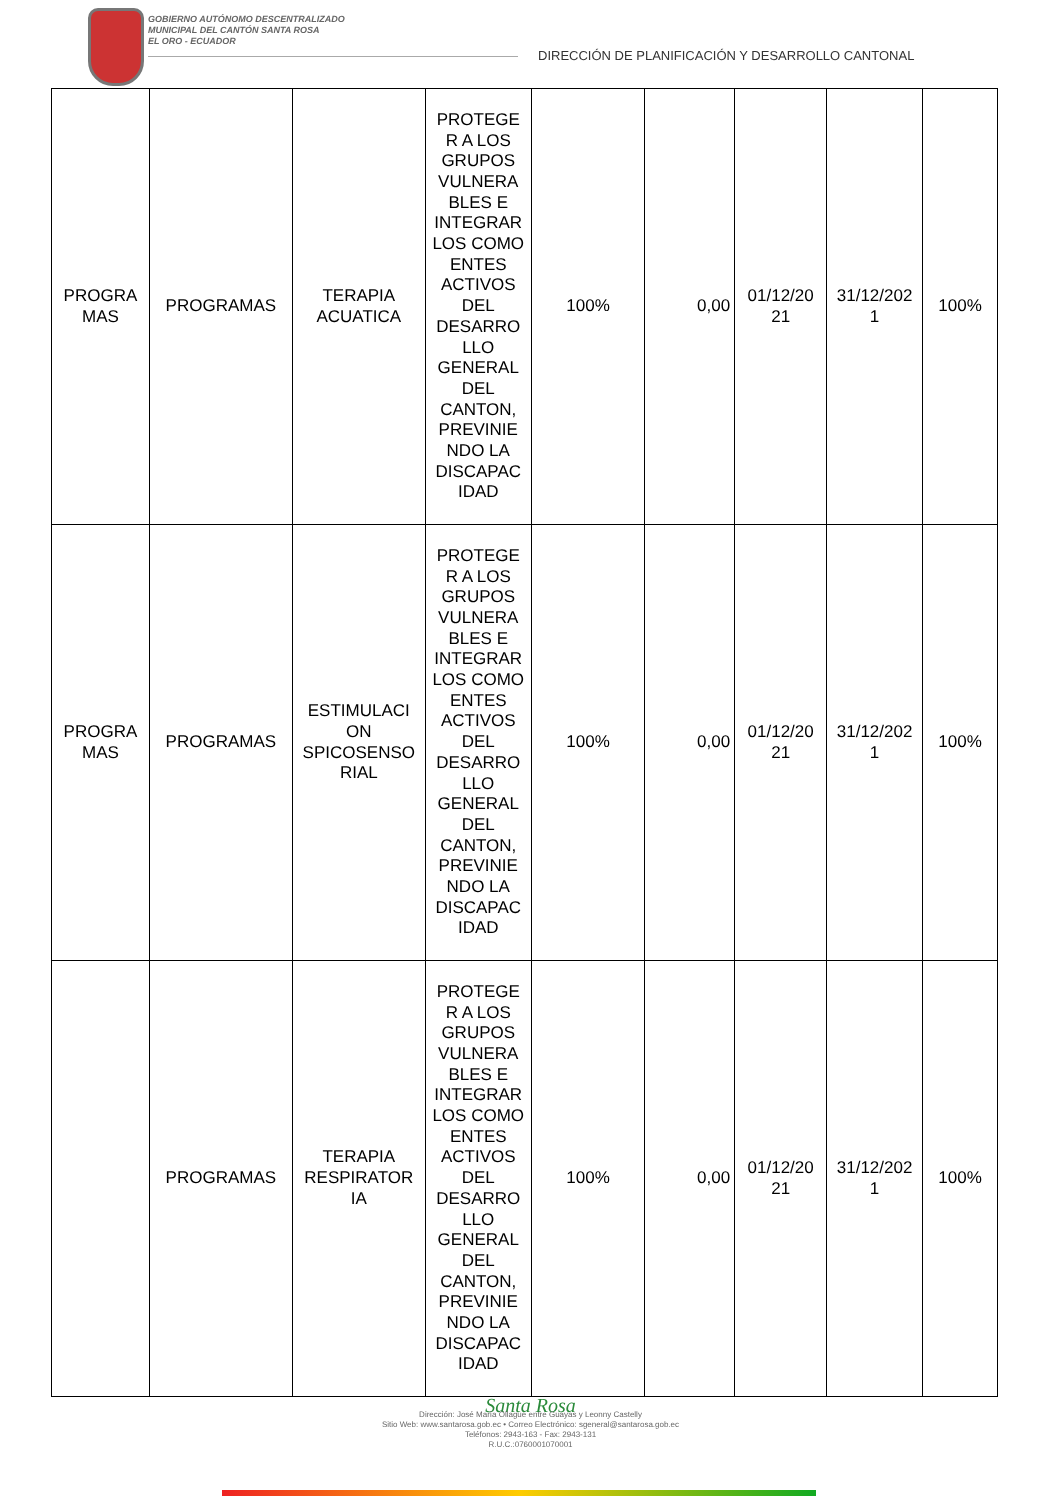GOBIERNO AUTÓNOMO DESCENTRALIZADO
MUNICIPAL DEL CANTÓN SANTA ROSA
EL ORO - ECUADOR
DIRECCIÓN DE PLANIFICACIÓN Y DESARROLLO CANTONAL
| PROGRA MAS | PROGRAMAS | TERAPIA ACUATICA | PROTEGE R A LOS GRUPOS VULNERA BLES E INTEGRAR LOS COMO ENTES ACTIVOS DEL DESARRO LLO GENERAL DEL CANTON, PREVINIE NDO LA DISCAPAC IDAD | 100% | 0,00 | 01/12/20 21 | 31/12/202 1 | 100% |
| PROGRA MAS | PROGRAMAS | ESTIMULACI ON SPICOSENSO RIAL | PROTEGE R A LOS GRUPOS VULNERA BLES E INTEGRAR LOS COMO ENTES ACTIVOS DEL DESARRO LLO GENERAL DEL CANTON, PREVINIE NDO LA DISCAPAC IDAD | 100% | 0,00 | 01/12/20 21 | 31/12/202 1 | 100% |
| | PROGRAMAS | TERAPIA RESPIRATOR IA | PROTEGE R A LOS GRUPOS VULNERA BLES E INTEGRAR LOS COMO ENTES ACTIVOS DEL DESARRO LLO GENERAL DEL CANTON, PREVINIE NDO LA DISCAPAC IDAD | 100% | 0,00 | 01/12/20 21 | 31/12/202 1 | 100% |
Santa Rosa
Dirección: José María Ollague entre Guayas y Leonny Castelly
Sitio Web: www.santarosa.gob.ec • Correo Electrónico: sgeneral@santarosa.gob.ec
Teléfonos: 2943-163 - Fax: 2943-131
R.U.C.:0760001070001